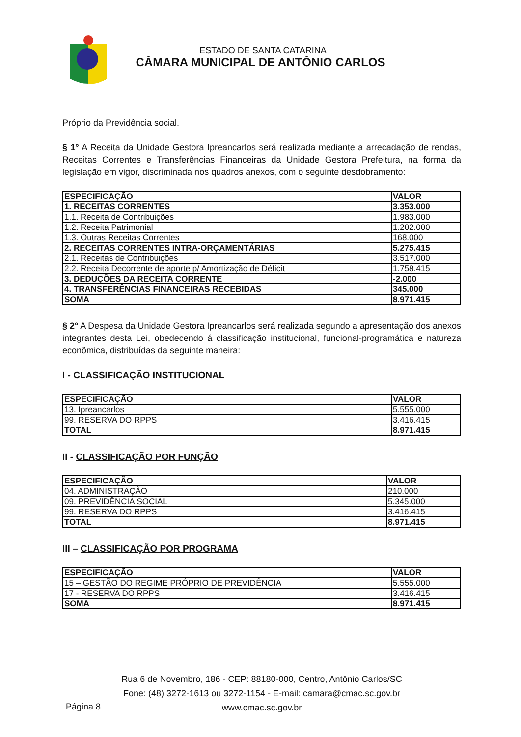ESTADO DE SANTA CATARINA
CÂMARA MUNICIPAL DE ANTÔNIO CARLOS
Próprio da Previdência social.
§ 1° A Receita da Unidade Gestora Ipreancarlos será realizada mediante a arrecadação de rendas, Receitas Correntes e Transferências Financeiras da Unidade Gestora Prefeitura, na forma da legislação em vigor, discriminada nos quadros anexos, com o seguinte desdobramento:
| ESPECIFICAÇÃO | VALOR |
| --- | --- |
| 1. RECEITAS CORRENTES | 3.353.000 |
| 1.1. Receita de Contribuições | 1.983.000 |
| 1.2. Receita Patrimonial | 1.202.000 |
| 1.3. Outras Receitas Correntes | 168.000 |
| 2. RECEITAS CORRENTES INTRA-ORÇAMENTÁRIAS | 5.275.415 |
| 2.1. Receitas de Contribuições | 3.517.000 |
| 2.2. Receita Decorrente de aporte p/ Amortização de Déficit | 1.758.415 |
| 3. DEDUÇÕES DA RECEITA CORRENTE | -2.000 |
| 4. TRANSFERÊNCIAS FINANCEIRAS RECEBIDAS | 345.000 |
| SOMA | 8.971.415 |
§ 2° A Despesa da Unidade Gestora Ipreancarlos será realizada segundo a apresentação dos anexos integrantes desta Lei, obedecendo á classificação institucional, funcional-programática e natureza econômica, distribuídas da seguinte maneira:
I - CLASSIFICAÇÃO INSTITUCIONAL
| ESPECIFICAÇÃO | VALOR |
| --- | --- |
| 13. Ipreancarlos | 5.555.000 |
| 99. RESERVA DO RPPS | 3.416.415 |
| TOTAL | 8.971.415 |
II - CLASSIFICAÇÃO POR FUNÇÃO
| ESPECIFICAÇÃO | VALOR |
| --- | --- |
| 04. ADMINISTRAÇÃO | 210.000 |
| 09. PREVIDÊNCIA SOCIAL | 5.345.000 |
| 99. RESERVA DO RPPS | 3.416.415 |
| TOTAL | 8.971.415 |
III – CLASSIFICAÇÃO POR PROGRAMA
| ESPECIFICAÇÃO | VALOR |
| --- | --- |
| 15 – GESTÃO DO REGIME PRÓPRIO DE PREVIDÊNCIA | 5.555.000 |
| 17 - RESERVA DO RPPS | 3.416.415 |
| SOMA | 8.971.415 |
Rua 6 de Novembro, 186 - CEP: 88180-000, Centro, Antônio Carlos/SC
Fone: (48) 3272-1613 ou 3272-1154 - E-mail: camara@cmac.sc.gov.br
www.cmac.sc.gov.br
Página 8